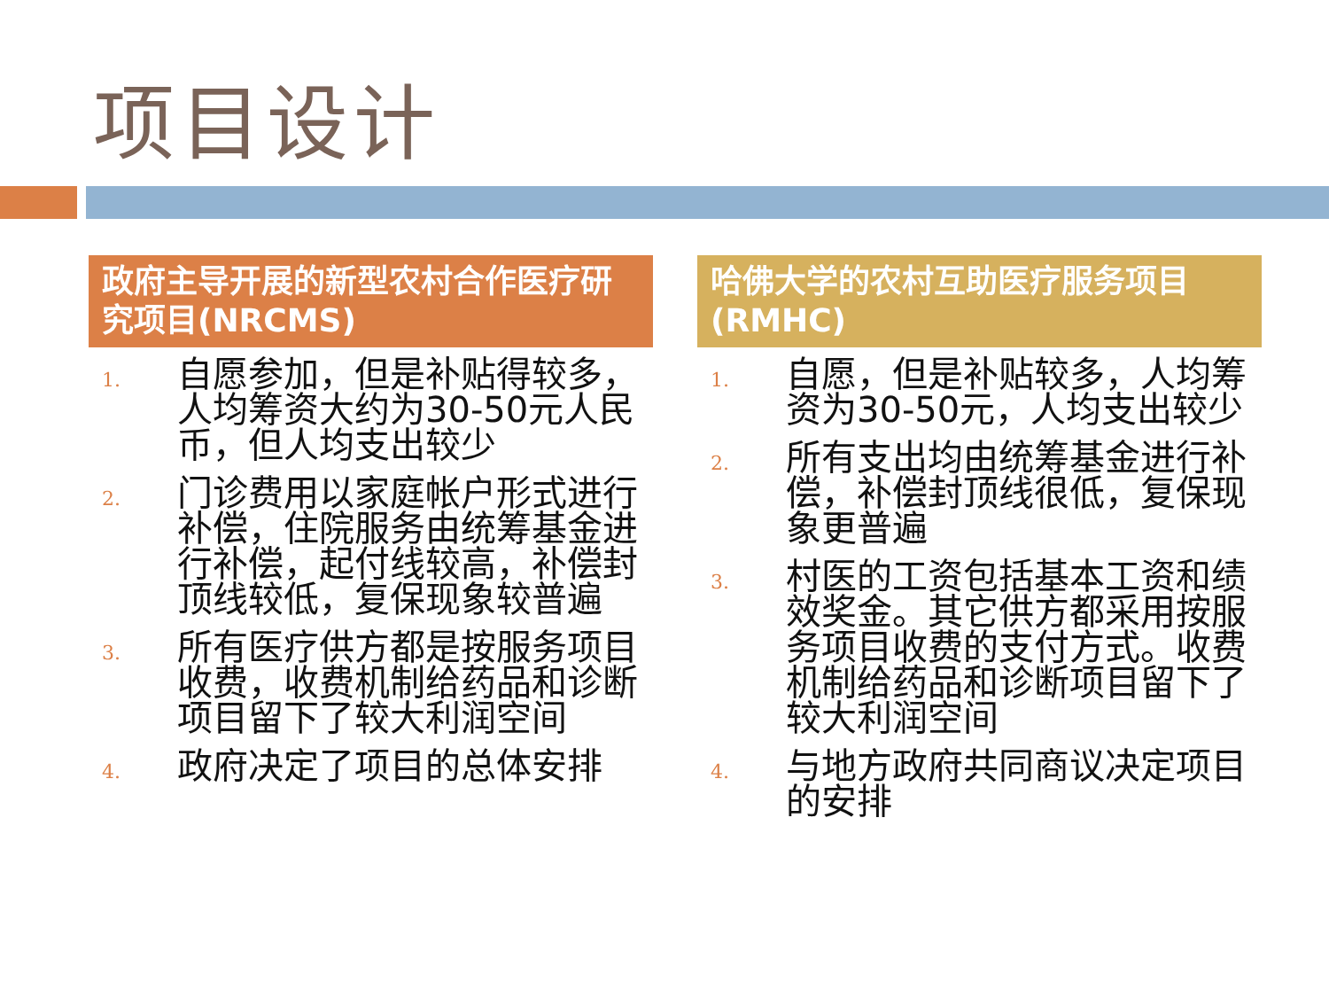项目设计
政府主导开展的新型农村合作医疗研究项目(NRCMS)
1. 自愿参加，但是补贴得较多，人均筹资大约为30-50元人民币，但人均支出较少
2. 门诊费用以家庭帐户形式进行补偿，住院服务由统筹基金进行补偿，起付线较高，补偿封顶线较低，复保现象较普遍
3. 所有医疗供方都是按服务项目收费，收费机制给药品和诊断项目留下了较大利润空间
4. 政府决定了项目的总体安排
哈佛大学的农村互助医疗服务项目(RMHC)
1. 自愿，但是补贴较多，人均筹资为30-50元，人均支出较少
2. 所有支出均由统筹基金进行补偿，补偿封顶线很低，复保现象更普遍
3. 村医的工资包括基本工资和绩效奖金。其它供方都采用按服务项目收费的支付方式。收费机制给药品和诊断项目留下了较大利润空间
4. 与地方政府共同商议决定项目的安排